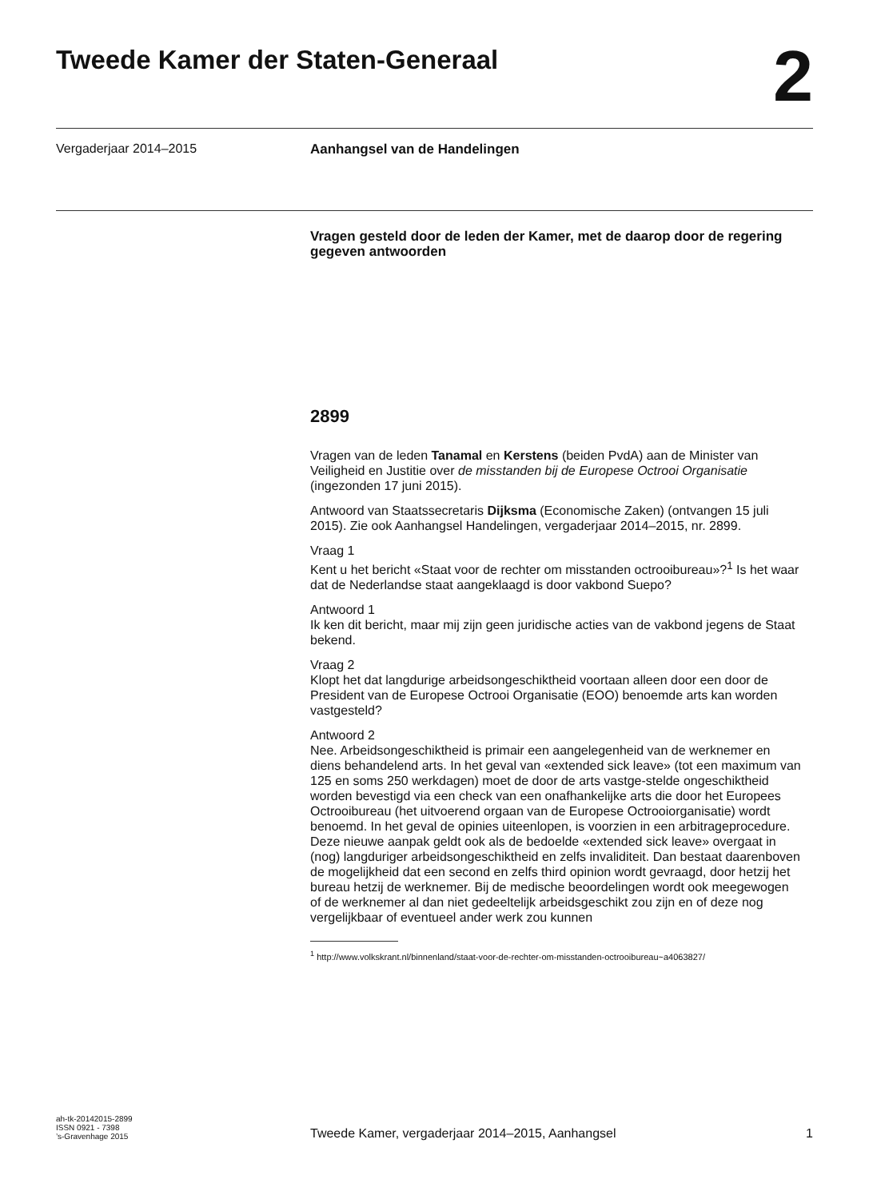Tweede Kamer der Staten-Generaal
2
Vergaderjaar 2014–2015
Aanhangsel van de Handelingen
Vragen gesteld door de leden der Kamer, met de daarop door de regering gegeven antwoorden
2899
Vragen van de leden Tanamal en Kerstens (beiden PvdA) aan de Minister van Veiligheid en Justitie over de misstanden bij de Europese Octrooi Organisatie (ingezonden 17 juni 2015).
Antwoord van Staatssecretaris Dijksma (Economische Zaken) (ontvangen 15 juli 2015). Zie ook Aanhangsel Handelingen, vergaderjaar 2014–2015, nr. 2899.
Vraag 1
Kent u het bericht «Staat voor de rechter om misstanden octrooibureau»?<sup>1</sup> Is het waar dat de Nederlandse staat aangeklaagd is door vakbond Suepo?
Antwoord 1
Ik ken dit bericht, maar mij zijn geen juridische acties van de vakbond jegens de Staat bekend.
Vraag 2
Klopt het dat langdurige arbeidsongeschiktheid voortaan alleen door een door de President van de Europese Octrooi Organisatie (EOO) benoemde arts kan worden vastgesteld?
Antwoord 2
Nee. Arbeidsongeschiktheid is primair een aangelegenheid van de werknemer en diens behandelend arts. In het geval van «extended sick leave» (tot een maximum van 125 en soms 250 werkdagen) moet de door de arts vastge-stelde ongeschiktheid worden bevestigd via een check van een onafhankelijke arts die door het Europees Octrooibureau (het uitvoerend orgaan van de Europese Octrooiorganisatie) wordt benoemd. In het geval de opinies uiteenlopen, is voorzien in een arbitrageprocedure. Deze nieuwe aanpak geldt ook als de bedoelde «extended sick leave» overgaat in (nog) langduriger arbeidsongeschiktheid en zelfs invaliditeit. Dan bestaat daarenboven de mogelijkheid dat een second en zelfs third opinion wordt gevraagd, door hetzij het bureau hetzij de werknemer. Bij de medische beoordelingen wordt ook meegewogen of de werknemer al dan niet gedeeltelijk arbeidsgeschikt zou zijn en of deze nog vergelijkbaar of eventueel ander werk zou kunnen
<sup>1</sup> http://www.volkskrant.nl/binnenland/staat-voor-de-rechter-om-misstanden-octrooibureau~a4063827/
ah-tk-20142015-2899
ISSN 0921 - 7398
’s-Gravenhage 2015
Tweede Kamer, vergaderjaar 2014–2015, Aanhangsel
1